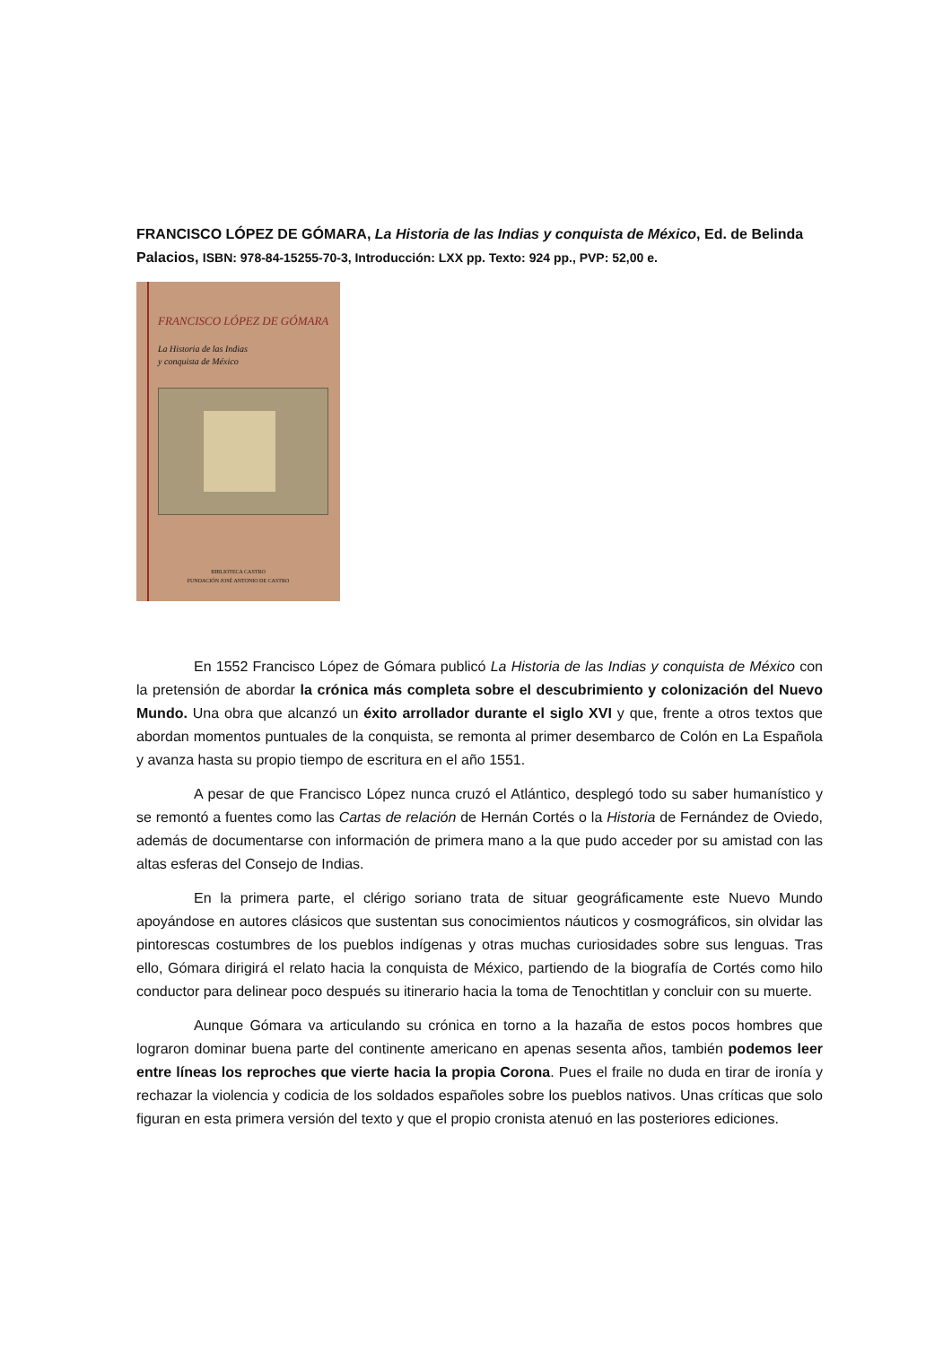FRANCISCO LÓPEZ DE GÓMARA, La Historia de las Indias y conquista de México, Ed. de Belinda Palacios, ISBN: 978-84-15255-70-3, Introducción: LXX pp. Texto: 924 pp., PVP: 52,00 e.
FRANCISCO LÓPEZ DE GÓMARA
La Historia de las Indias
y conquista de México
BIBLIOTECA CASTRO
FUNDACIÓN JOSÉ ANTONIO DE CASTRO
En 1552 Francisco López de Gómara publicó La Historia de las Indias y conquista de México con la pretensión de abordar la crónica más completa sobre el descubrimiento y colonización del Nuevo Mundo. Una obra que alcanzó un éxito arrollador durante el siglo XVI y que, frente a otros textos que abordan momentos puntuales de la conquista, se remonta al primer desembarco de Colón en La Española y avanza hasta su propio tiempo de escritura en el año 1551.
A pesar de que Francisco López nunca cruzó el Atlántico, desplegó todo su saber humanístico y se remontó a fuentes como las Cartas de relación de Hernán Cortés o la Historia de Fernández de Oviedo, además de documentarse con información de primera mano a la que pudo acceder por su amistad con las altas esferas del Consejo de Indias.
En la primera parte, el clérigo soriano trata de situar geográficamente este Nuevo Mundo apoyándose en autores clásicos que sustentan sus conocimientos náuticos y cosmográficos, sin olvidar las pintorescas costumbres de los pueblos indígenas y otras muchas curiosidades sobre sus lenguas. Tras ello, Gómara dirigirá el relato hacia la conquista de México, partiendo de la biografía de Cortés como hilo conductor para delinear poco después su itinerario hacia la toma de Tenochtitlan y concluir con su muerte.
Aunque Gómara va articulando su crónica en torno a la hazaña de estos pocos hombres que lograron dominar buena parte del continente americano en apenas sesenta años, también podemos leer entre líneas los reproches que vierte hacia la propia Corona. Pues el fraile no duda en tirar de ironía y rechazar la violencia y codicia de los soldados españoles sobre los pueblos nativos. Unas críticas que solo figuran en esta primera versión del texto y que el propio cronista atenuó en las posteriores ediciones.